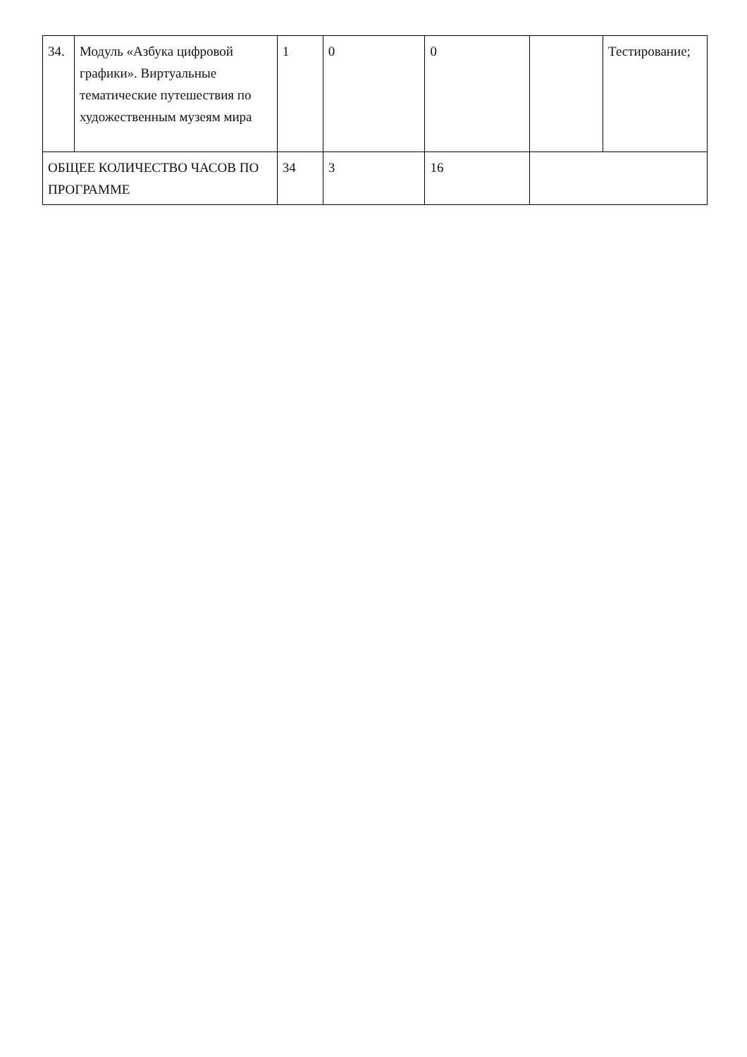| 34. | Модуль «Азбука цифровой графики». Виртуальные тематические путешествия по художественным музеям мира | 1 | 0 | 0 | | Тестирование; |
| ОБЩЕЕ КОЛИЧЕСТВО ЧАСОВ ПО ПРОГРАММЕ | | 34 | 3 | 16 | | |